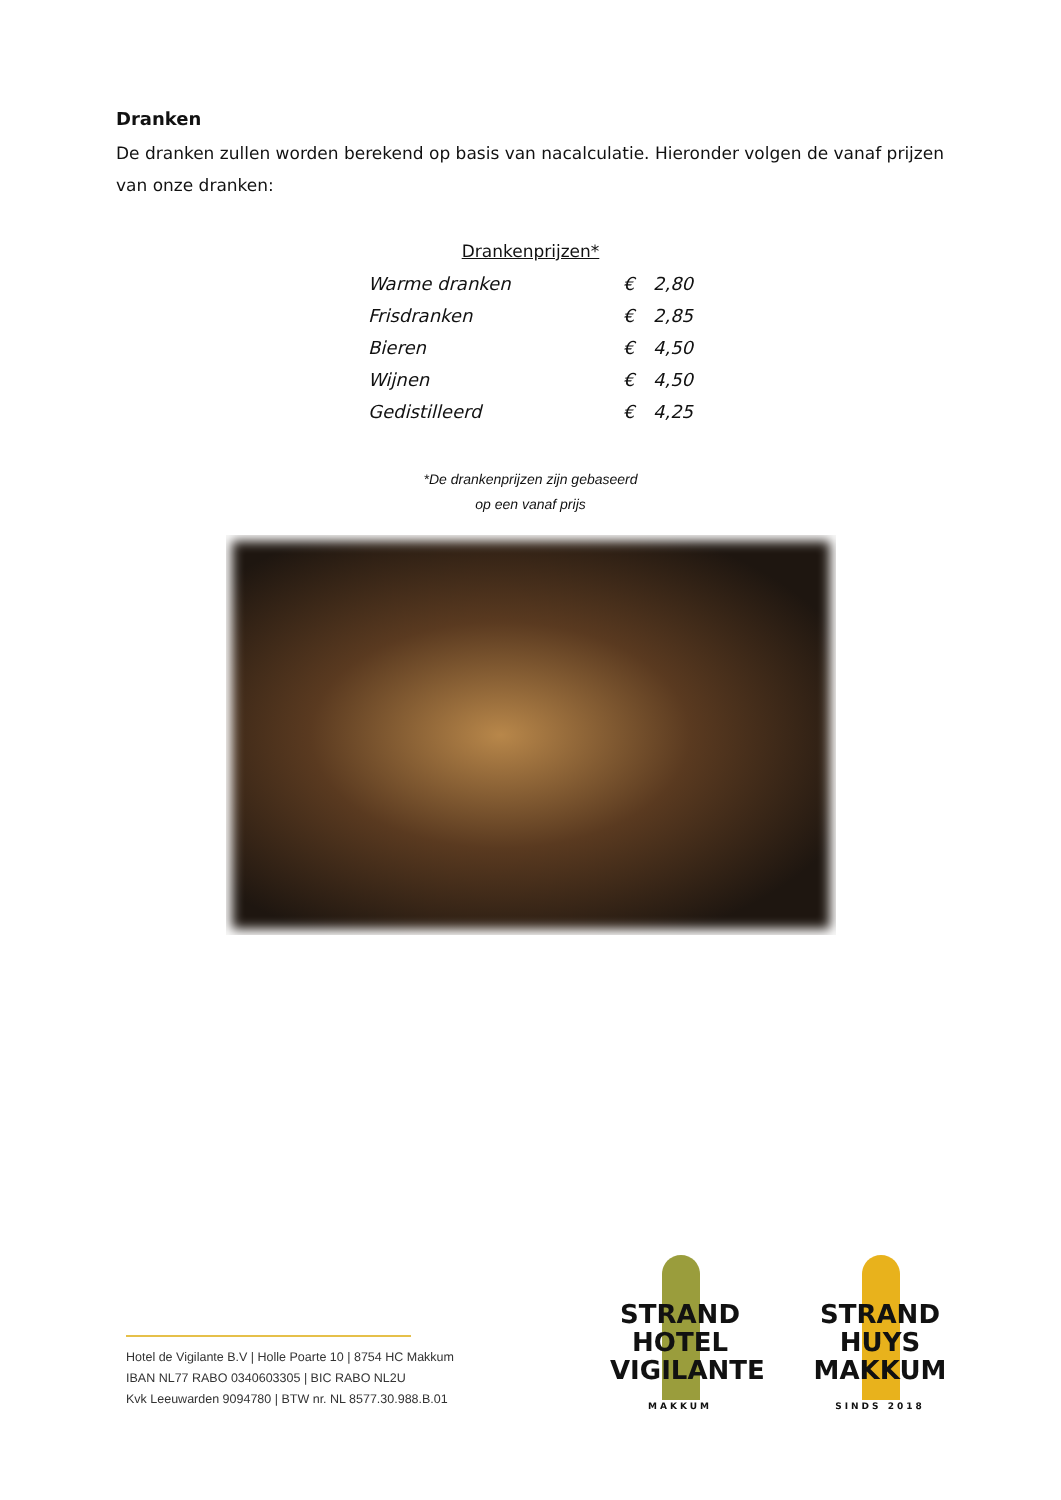Dranken
De dranken zullen worden berekend op basis van nacalculatie. Hieronder volgen de vanaf prijzen van onze dranken:
Drankenprijzen*
| Warme dranken | € | 2,80 |
| Frisdranken | € | 2,85 |
| Bieren | € | 4,50 |
| Wijnen | € | 4,50 |
| Gedistilleerd | € | 4,25 |
*De drankenprijzen zijn gebaseerd
op een vanaf prijs
Hotel de Vigilante B.V | Holle Poarte 10 | 8754 HC Makkum
IBAN NL77 RABO 0340603305 | BIC RABO NL2U
Kvk Leeuwarden 9094780 | BTW nr. NL 8577.30.988.B.01
STRAND
HOTEL
VIGILANTE
MAKKUM
STRAND
HUYS
MAKKUM
SINDS 2018